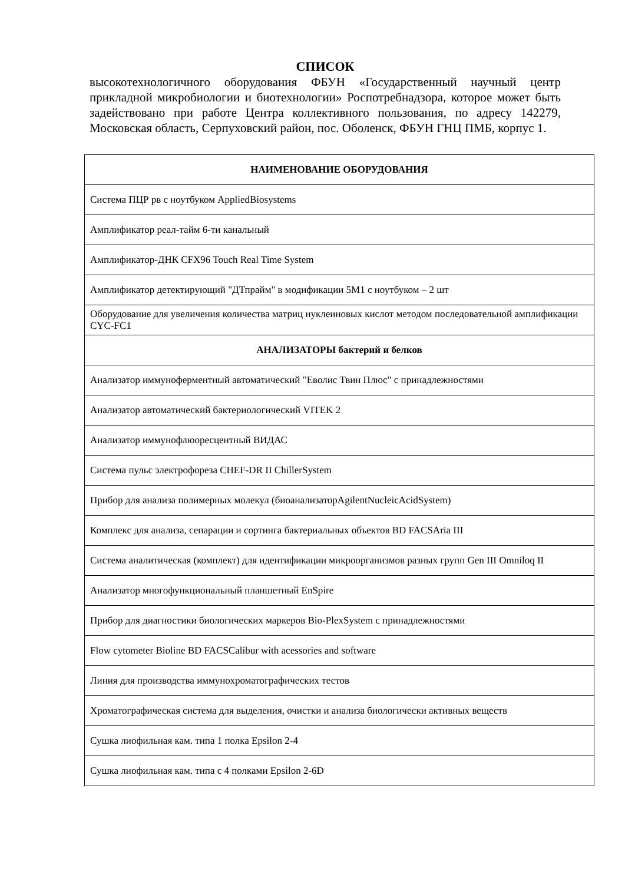СПИСОК
высокотехнологичного оборудования ФБУН «Государственный научный центр прикладной микробиологии и биотехнологии» Роспотребнадзора, которое может быть задействовано при работе Центра коллективного пользования, по адресу 142279, Московская область, Серпуховский район, пос. Оболенск, ФБУН ГНЦ ПМБ, корпус 1.
| НАИМЕНОВАНИЕ ОБОРУДОВАНИЯ |
| --- |
| Система ПЦР рв с ноутбуком AppliedBiosystems |
| Амплификатор реал-тайм 6-ти канальный |
| Амплификатор-ДНК CFX96 Touch Real Time System |
| Амплификатор детектирующий "ДТпрайм" в модификации 5М1 с ноутбуком – 2 шт |
| Оборудование для увеличения количества матриц нуклеиновых кислот методом последовательной амплификации CYC-FC1 |
| АНАЛИЗАТОРЫ бактерий и белков |
| Анализатор иммуноферментный автоматический "Еволис Твин Плюс" с принадлежностями |
| Анализатор автоматический бактериологический VITEK 2 |
| Анализатор иммунофлюоресцентный ВИДАС |
| Система пульс электрофореза CHEF-DR II ChillerSystem |
| Прибор для анализа полимерных молекул (биоанализаторAgilentNucleicAcidSystem) |
| Комплекс для анализа, сепарации и сортинга бактериальных объектов BD FACSAria III |
| Система аналитическая (комплект) для идентификации микроорганизмов разных групп Gen III Omniloq II |
| Анализатор многофункциональный планшетный EnSpire |
| Прибор для диагностики биологических маркеров Bio-PlexSystem с принадлежностями |
| Flow cytometer Bioline BD FACSCalibur with acessories and software |
| Линия для производства иммунохроматографических тестов |
| Хроматографическая система для выделения, очистки и анализа биологически активных веществ |
| Сушка лиофильная кам. типа 1 полка Epsilon 2-4 |
| Сушка лиофильная кам. типа с 4 полками Epsilon 2-6D |